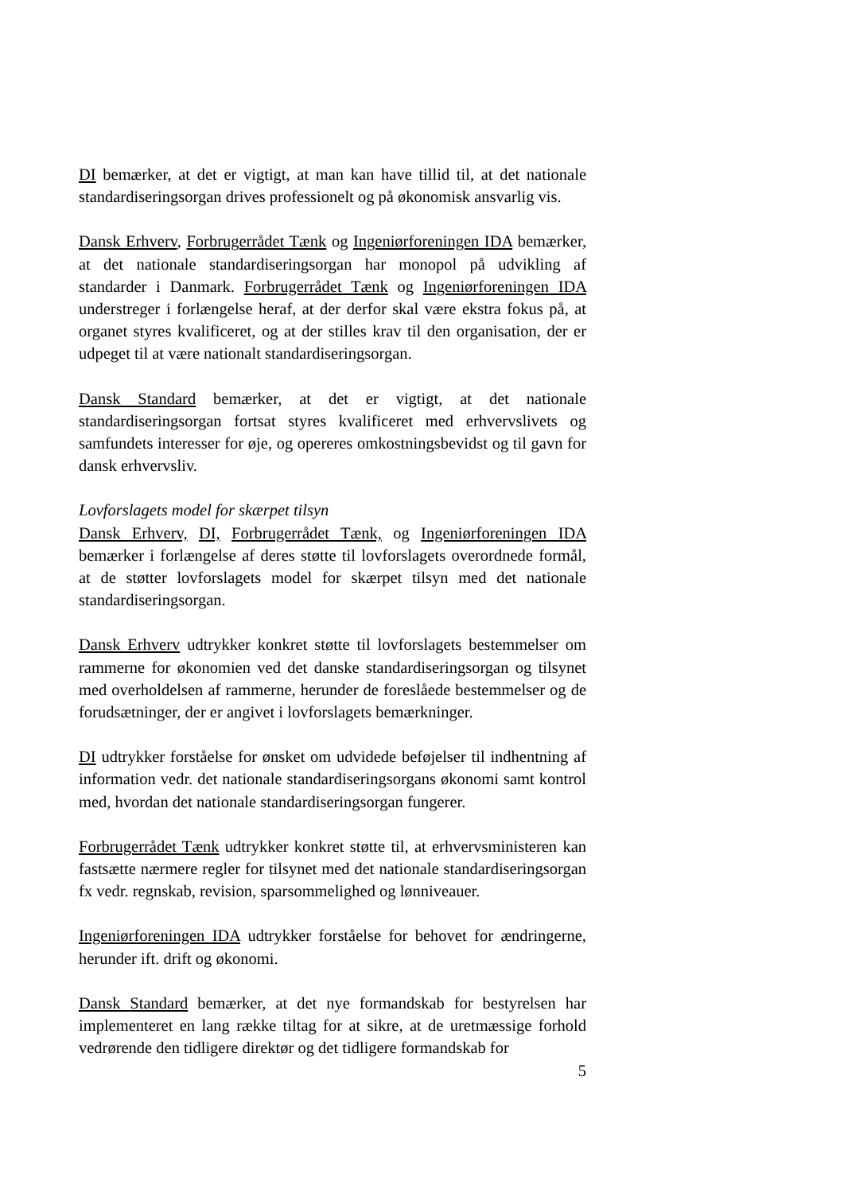DI bemærker, at det er vigtigt, at man kan have tillid til, at det nationale standardiseringsorgan drives professionelt og på økonomisk ansvarlig vis.
Dansk Erhverv, Forbrugerrådet Tænk og Ingeniørforeningen IDA bemærker, at det nationale standardiseringsorgan har monopol på udvikling af standarder i Danmark. Forbrugerrådet Tænk og Ingeniørforeningen IDA understreger i forlængelse heraf, at der derfor skal være ekstra fokus på, at organet styres kvalificeret, og at der stilles krav til den organisation, der er udpeget til at være nationalt standardiseringsorgan.
Dansk Standard bemærker, at det er vigtigt, at det nationale standardiseringsorgan fortsat styres kvalificeret med erhvervslivets og samfundets interesser for øje, og opereres omkostningsbevidst og til gavn for dansk erhvervsliv.
Lovforslagets model for skærpet tilsyn
Dansk Erhverv, DI, Forbrugerrådet Tænk, og Ingeniørforeningen IDA bemærker i forlængelse af deres støtte til lovforslagets overordnede formål, at de støtter lovforslagets model for skærpet tilsyn med det nationale standardiseringsorgan.
Dansk Erhverv udtrykker konkret støtte til lovforslagets bestemmelser om rammerne for økonomien ved det danske standardiseringsorgan og tilsynet med overholdelsen af rammerne, herunder de foreslåede bestemmelser og de forudsætninger, der er angivet i lovforslagets bemærkninger.
DI udtrykker forståelse for ønsket om udvidede beføjelser til indhentning af information vedr. det nationale standardiseringsorgans økonomi samt kontrol med, hvordan det nationale standardiseringsorgan fungerer.
Forbrugerrådet Tænk udtrykker konkret støtte til, at erhvervsministeren kan fastsætte nærmere regler for tilsynet med det nationale standardiseringsorgan fx vedr. regnskab, revision, sparsommelighed og lønniveauer.
Ingeniørforeningen IDA udtrykker forståelse for behovet for ændringerne, herunder ift. drift og økonomi.
Dansk Standard bemærker, at det nye formandskab for bestyrelsen har implementeret en lang række tiltag for at sikre, at de uretmæssige forhold vedrørende den tidligere direktør og det tidligere formandskab for
5